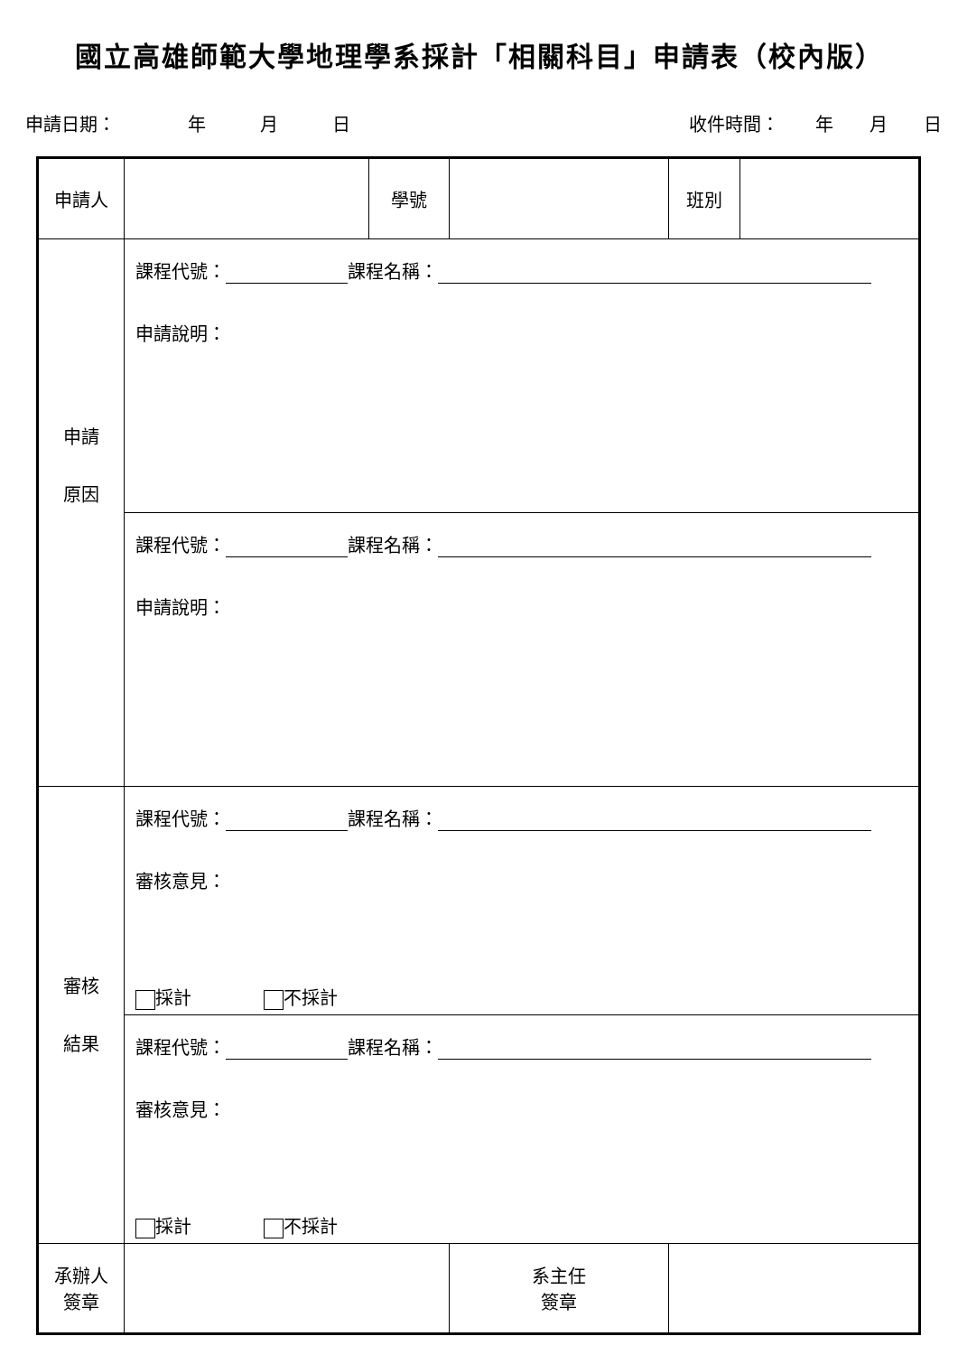國立高雄師範大學地理學系採計「相關科目」申請表（校內版）
申請日期：　　　　年　　　月　　　日 收件時間：　　年　　月　　日
| 申請人 | | 學號 | | 班別 | |
| 申請 原因 | 課程代號： 課程名稱： 申請說明： | | | | |
| | 課程代號： 課程名稱： 申請說明： | | | | |
| 審核 結果 | 課程代號： 課程名稱： 審核意見： 採計 不採計 | | | | |
| | 課程代號： 課程名稱： 審核意見： 採計 不採計 | | | | |
| 承辦人 簽章 | | | 系主任 簽章 | | |